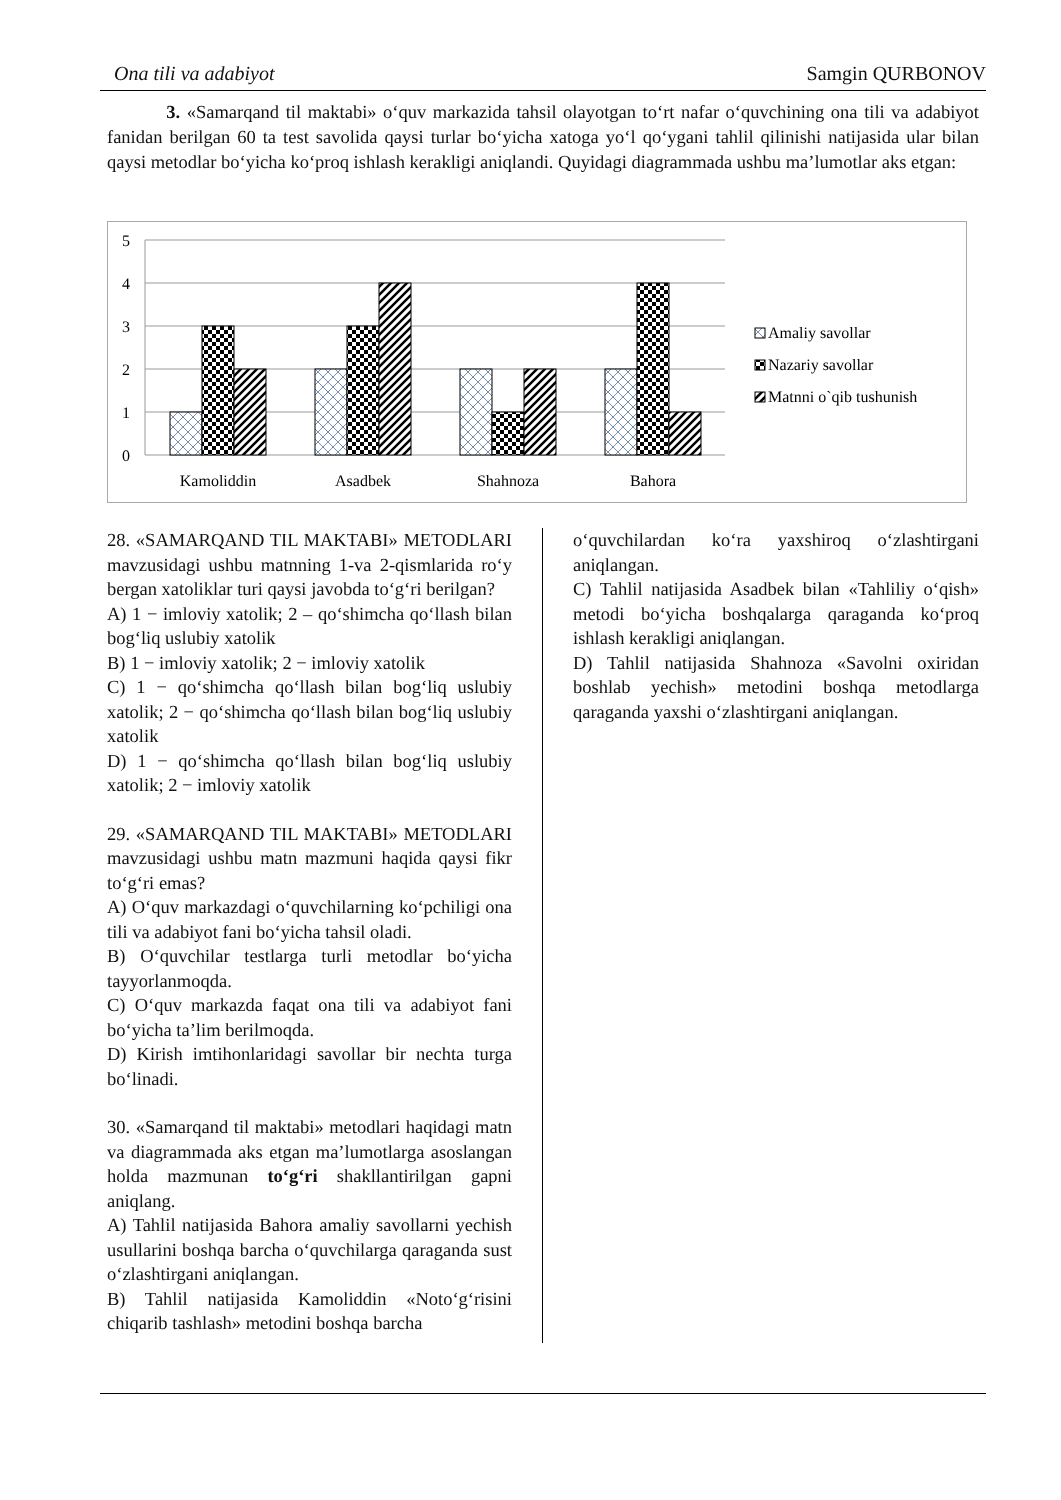Ona tili va adabiyot Samgin QURBONOV
3. «Samarqand til maktabi» o‘quv markazida tahsil olayotgan to‘rt nafar o‘quvchining ona tili va adabiyot fanidan berilgan 60 ta test savolida qaysi turlar bo‘yicha xatoga yo‘l qo‘ygani tahlil qilinishi natijasida ular bilan qaysi metodlar bo‘yicha ko‘proq ishlash kerakligi aniqlandi. Quyidagi diagrammada ushbu ma’lumotlar aks etgan:
5
4
3
2
1
0
Kamoliddin
Asadbek
Shahnoza
Bahora
Amaliy savollar
Nazariy savollar
Matnni o`qib tushunish
28. «SAMARQAND TIL MAKTABI» METODLARI mavzusidagi ushbu matnning 1-va 2-qismlarida ro‘y bergan xatoliklar turi qaysi javobda to‘g‘ri berilgan?
A) 1 − imloviy xatolik; 2 – qo‘shimcha qo‘llash bilan bog‘liq uslubiy xatolik
B) 1 − imloviy xatolik; 2 − imloviy xatolik
C) 1 − qo‘shimcha qo‘llash bilan bog‘liq uslubiy xatolik; 2 − qo‘shimcha qo‘llash bilan bog‘liq uslubiy xatolik
D) 1 − qo‘shimcha qo‘llash bilan bog‘liq uslubiy xatolik; 2 − imloviy xatolik
29. «SAMARQAND TIL MAKTABI» METODLARI mavzusidagi ushbu matn mazmuni haqida qaysi fikr to‘g‘ri emas?
A) O‘quv markazdagi o‘quvchilarning ko‘pchiligi ona tili va adabiyot fani bo‘yicha tahsil oladi.
B) O‘quvchilar testlarga turli metodlar bo‘yicha tayyorlanmoqda.
C) O‘quv markazda faqat ona tili va adabiyot fani bo‘yicha ta’lim berilmoqda.
D) Kirish imtihonlaridagi savollar bir nechta turga bo‘linadi.
30. «Samarqand til maktabi» metodlari haqidagi matn va diagrammada aks etgan ma’lumotlarga asoslangan holda mazmunan to‘g‘ri shakllantirilgan gapni aniqlang.
A) Tahlil natijasida Bahora amaliy savollarni yechish usullarini boshqa barcha o‘quvchilarga qaraganda sust o‘zlashtirgani aniqlangan.
B) Tahlil natijasida Kamoliddin «Noto‘g‘risini chiqarib tashlash» metodini boshqa barcha
o‘quvchilardan ko‘ra yaxshiroq o‘zlashtirgani aniqlangan.
C) Tahlil natijasida Asadbek bilan «Tahliliy o‘qish» metodi bo‘yicha boshqalarga qaraganda ko‘proq ishlash kerakligi aniqlangan.
D) Tahlil natijasida Shahnoza «Savolni oxiridan boshlab yechish» metodini boshqa metodlarga qaraganda yaxshi o‘zlashtirgani aniqlangan.